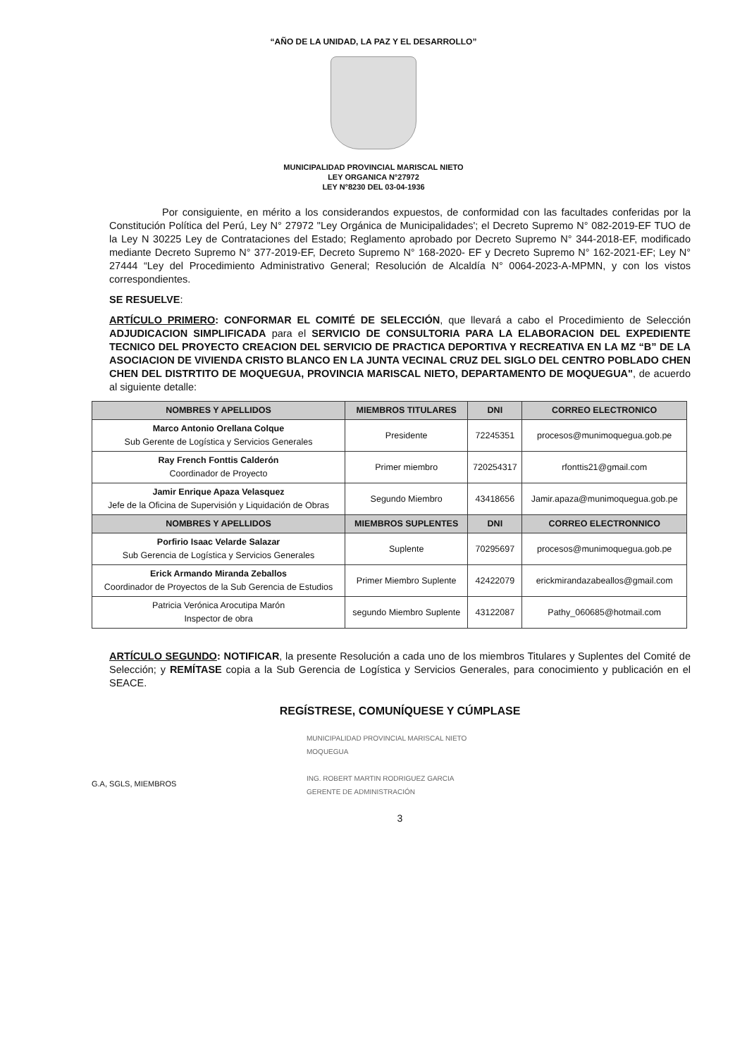“AÑO DE LA UNIDAD, LA PAZ Y EL DESARROLLO”
MUNICIPALIDAD PROVINCIAL MARISCAL NIETO
LEY ORGANICA N°27972
LEY N°8230 DEL 03-04-1936
Por consiguiente, en mérito a los considerandos expuestos, de conformidad con las facultades conferidas por la Constitución Política del Perú, Ley N° 27972 "Ley Orgánica de Municipalidades'; el Decreto Supremo N° 082-2019-EF TUO de la Ley N 30225 Ley de Contrataciones del Estado; Reglamento aprobado por Decreto Supremo N° 344-2018-EF, modificado mediante Decreto Supremo N° 377-2019-EF, Decreto Supremo N° 168-2020- EF y Decreto Supremo N° 162-2021-EF; Ley N° 27444 “Ley del Procedimiento Administrativo General; Resolución de Alcaldía N° 0064-2023-A-MPMN, y con los vistos correspondientes.
SE RESUELVE:
ARTÍCULO PRIMERO: CONFORMAR EL COMITÉ DE SELECCIÓN, que llevará a cabo el Procedimiento de Selección ADJUDICACION SIMPLIFICADA para el SERVICIO DE CONSULTORIA PARA LA ELABORACION DEL EXPEDIENTE TECNICO DEL PROYECTO CREACION DEL SERVICIO DE PRACTICA DEPORTIVA Y RECREATIVA EN LA MZ “B” DE LA ASOCIACION DE VIVIENDA CRISTO BLANCO EN LA JUNTA VECINAL CRUZ DEL SIGLO DEL CENTRO POBLADO CHEN CHEN DEL DISTRTITO DE MOQUEGUA, PROVINCIA MARISCAL NIETO, DEPARTAMENTO DE MOQUEGUA", de acuerdo al siguiente detalle:
| NOMBRES Y APELLIDOS | MIEMBROS TITULARES | DNI | CORREO ELECTRONICO |
| --- | --- | --- | --- |
| Marco Antonio Orellana Colque Sub Gerente de Logística y Servicios Generales | Presidente | 72245351 | procesos@munimoquegua.gob.pe |
| Ray French Fonttis Calderón Coordinador de Proyecto | Primer miembro | 720254317 | rfonttis21@gmail.com |
| Jamir Enrique Apaza Velasquez Jefe de la Oficina de Supervisión y Liquidación de Obras | Segundo Miembro | 43418656 | Jamir.apaza@munimoquegua.gob.pe |
| NOMBRES Y APELLIDOS | MIEMBROS SUPLENTES | DNI | CORREO ELECTRONNICO |
| Porfirio Isaac Velarde Salazar Sub Gerencia de Logística y Servicios Generales | Suplente | 70295697 | procesos@munimoquegua.gob.pe |
| Erick Armando Miranda Zeballos Coordinador de Proyectos de la Sub Gerencia de Estudios | Primer Miembro Suplente | 42422079 | erickmirandazabeallos@gmail.com |
| Patricia Verónica Arocutipa Marón Inspector de obra | segundo Miembro Suplente | 43122087 | Pathy_060685@hotmail.com |
ARTÍCULO SEGUNDO: NOTIFICAR, la presente Resolución a cada uno de los miembros Titulares y Suplentes del Comité de Selección; y REMÍTASE copia a la Sub Gerencia de Logística y Servicios Generales, para conocimiento y publicación en el SEACE.
REGÍSTRESE, COMUNÍQUESE Y CÚMPLASE
MUNICIPALIDAD PROVINCIAL MARISCAL NIETO
MOQUEGUA
ING. ROBERT MARTIN RODRIGUEZ GARCIA
GERENTE DE ADMINISTRACIÓN
G.A, SGLS, MIEMBROS
3